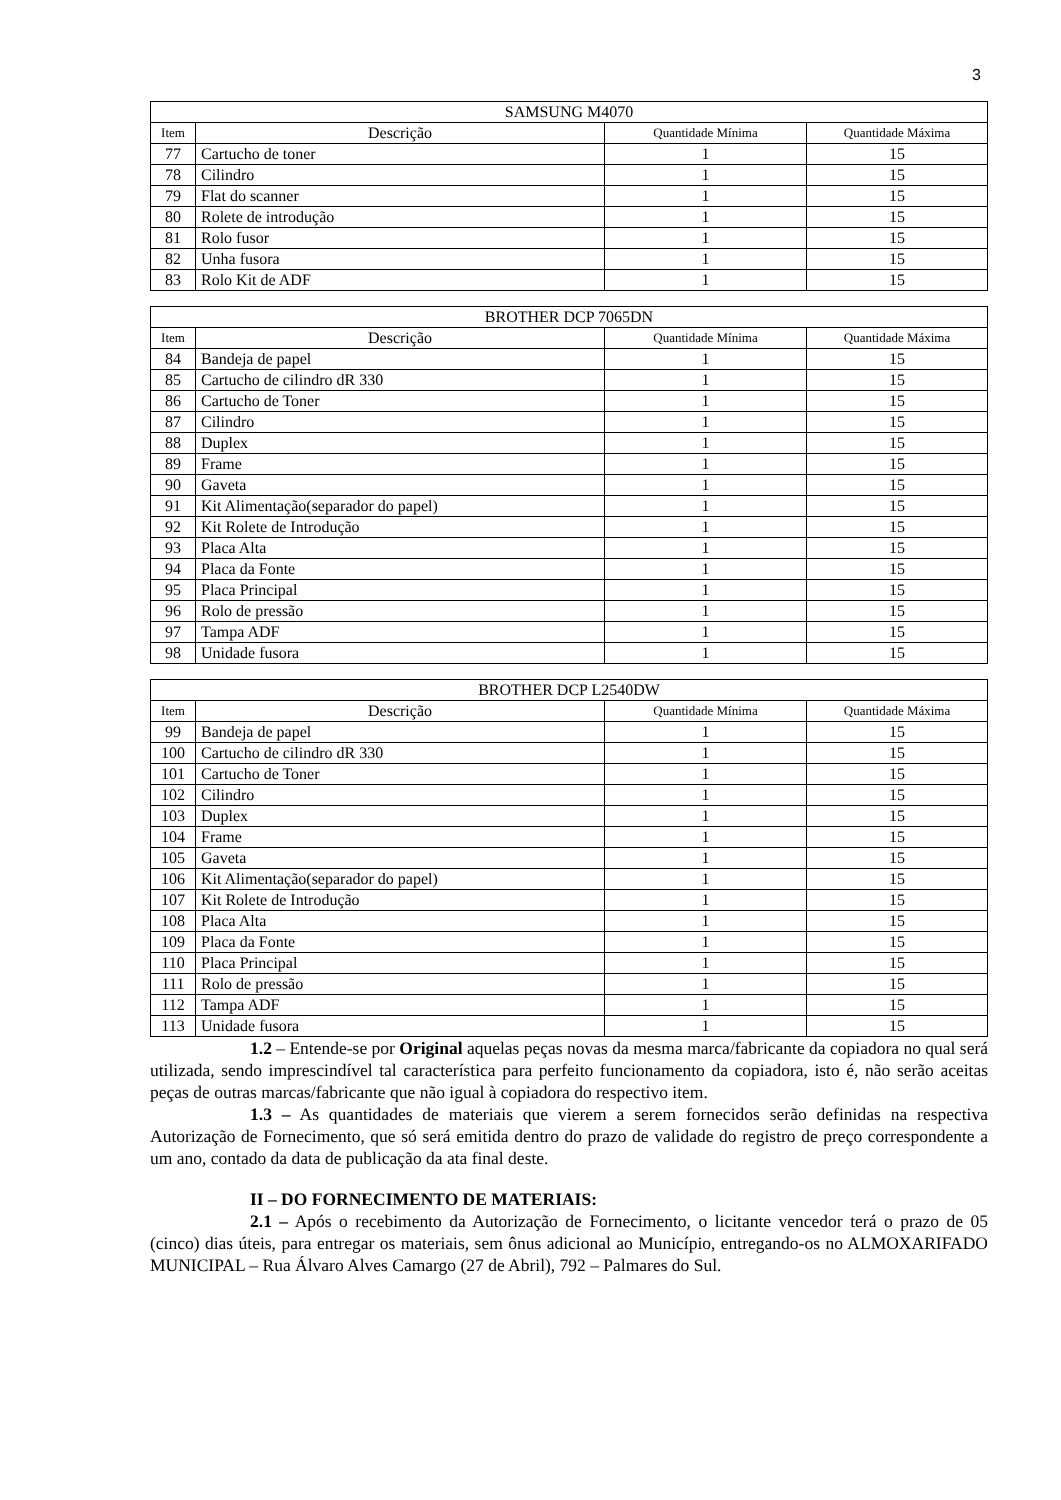3
| SAMSUNG M4070 | | | |
| --- | --- | --- | --- |
| Item | Descrição | Quantidade Mínima | Quantidade Máxima |
| 77 | Cartucho de toner | 1 | 15 |
| 78 | Cilindro | 1 | 15 |
| 79 | Flat do scanner | 1 | 15 |
| 80 | Rolete de introdução | 1 | 15 |
| 81 | Rolo fusor | 1 | 15 |
| 82 | Unha fusora | 1 | 15 |
| 83 | Rolo Kit de ADF | 1 | 15 |
| BROTHER DCP 7065DN | | | |
| --- | --- | --- | --- |
| Item | Descrição | Quantidade Mínima | Quantidade Máxima |
| 84 | Bandeja de papel | 1 | 15 |
| 85 | Cartucho de cilindro dR 330 | 1 | 15 |
| 86 | Cartucho de Toner | 1 | 15 |
| 87 | Cilindro | 1 | 15 |
| 88 | Duplex | 1 | 15 |
| 89 | Frame | 1 | 15 |
| 90 | Gaveta | 1 | 15 |
| 91 | Kit Alimentação(separador do papel) | 1 | 15 |
| 92 | Kit Rolete de Introdução | 1 | 15 |
| 93 | Placa Alta | 1 | 15 |
| 94 | Placa da Fonte | 1 | 15 |
| 95 | Placa Principal | 1 | 15 |
| 96 | Rolo de pressão | 1 | 15 |
| 97 | Tampa ADF | 1 | 15 |
| 98 | Unidade fusora | 1 | 15 |
| BROTHER DCP L2540DW | | | |
| --- | --- | --- | --- |
| Item | Descrição | Quantidade Mínima | Quantidade Máxima |
| 99 | Bandeja de papel | 1 | 15 |
| 100 | Cartucho de cilindro dR 330 | 1 | 15 |
| 101 | Cartucho de Toner | 1 | 15 |
| 102 | Cilindro | 1 | 15 |
| 103 | Duplex | 1 | 15 |
| 104 | Frame | 1 | 15 |
| 105 | Gaveta | 1 | 15 |
| 106 | Kit Alimentação(separador do papel) | 1 | 15 |
| 107 | Kit Rolete de Introdução | 1 | 15 |
| 108 | Placa Alta | 1 | 15 |
| 109 | Placa da Fonte | 1 | 15 |
| 110 | Placa Principal | 1 | 15 |
| 111 | Rolo de pressão | 1 | 15 |
| 112 | Tampa ADF | 1 | 15 |
| 113 | Unidade fusora | 1 | 15 |
1.2 – Entende-se por Original aquelas peças novas da mesma marca/fabricante da copiadora no qual será utilizada, sendo imprescindível tal característica para perfeito funcionamento da copiadora, isto é, não serão aceitas peças de outras marcas/fabricante que não igual à copiadora do respectivo item.
1.3 – As quantidades de materiais que vierem a serem fornecidos serão definidas na respectiva Autorização de Fornecimento, que só será emitida dentro do prazo de validade do registro de preço correspondente a um ano, contado da data de publicação da ata final deste.
II – DO FORNECIMENTO DE MATERIAIS:
2.1 – Após o recebimento da Autorização de Fornecimento, o licitante vencedor terá o prazo de 05 (cinco) dias úteis, para entregar os materiais, sem ônus adicional ao Município, entregando-os no ALMOXARIFADO MUNICIPAL – Rua Álvaro Alves Camargo (27 de Abril), 792 – Palmares do Sul.